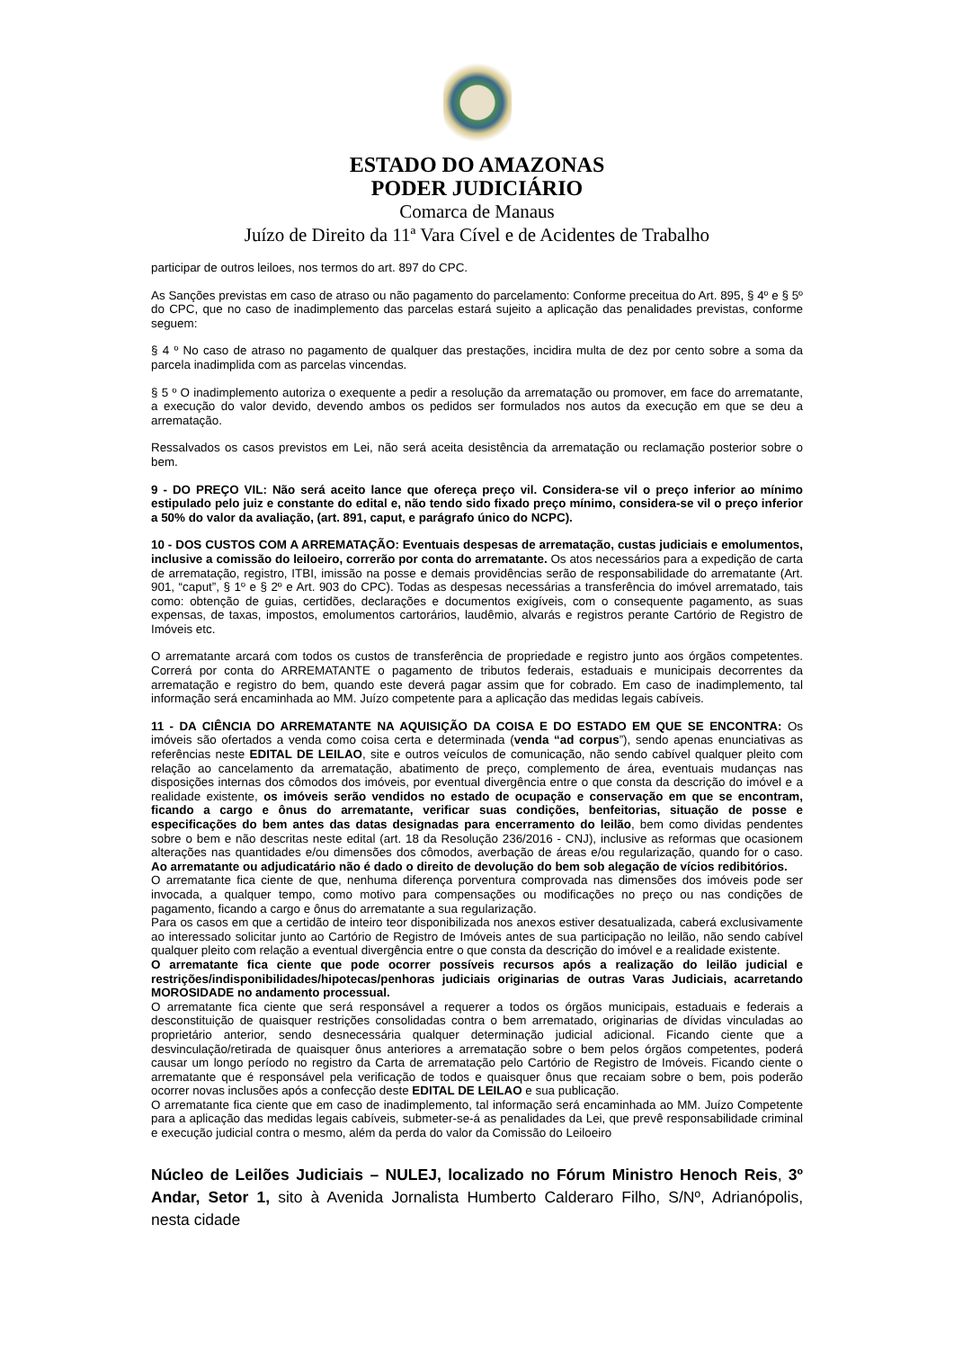ESTADO DO AMAZONAS
PODER JUDICIÁRIO
Comarca de Manaus
Juízo de Direito da 11ª Vara Cível e de Acidentes de Trabalho
participar de outros leiloes, nos termos do art. 897 do CPC.
As Sanções previstas em caso de atraso ou não pagamento do parcelamento: Conforme preceitua do Art. 895, § 4º e § 5º do CPC, que no caso de inadimplemento das parcelas estará sujeito a aplicação das penalidades previstas, conforme seguem:
§ 4 º No caso de atraso no pagamento de qualquer das prestações, incidira multa de dez por cento sobre a soma da parcela inadimplida com as parcelas vincendas.
§ 5 º O inadimplemento autoriza o exequente a pedir a resolução da arrematação ou promover, em face do arrematante, a execução do valor devido, devendo ambos os pedidos ser formulados nos autos da execução em que se deu a arrematação.
Ressalvados os casos previstos em Lei, não será aceita desistência da arrematação ou reclamação posterior sobre o bem.
9 - DO PREÇO VIL: Não será aceito lance que ofereça preço vil. Considera-se vil o preço inferior ao mínimo estipulado pelo juiz e constante do edital e, não tendo sido fixado preço mínimo, considera-se vil o preço inferior a 50% do valor da avaliação, (art. 891, caput, e parágrafo único do NCPC).
10 - DOS CUSTOS COM A ARREMATAÇÃO: Eventuais despesas de arrematação, custas judiciais e emolumentos, inclusive a comissão do leiloeiro, correrão por conta do arrematante. Os atos necessários para a expedição de carta de arrematação, registro, ITBI, imissão na posse e demais providências serão de responsabilidade do arrematante (Art. 901, “caput”, § 1º e § 2º e Art. 903 do CPC). Todas as despesas necessárias a transferência do imóvel arrematado, tais como: obtenção de guias, certidões, declarações e documentos exigíveis, com o consequente pagamento, as suas expensas, de taxas, impostos, emolumentos cartorários, laudêmio, alvarás e registros perante Cartório de Registro de Imóveis etc.
O arrematante arcará com todos os custos de transferência de propriedade e registro junto aos órgãos competentes. Correrá por conta do ARREMATANTE o pagamento de tributos federais, estaduais e municipais decorrentes da arrematação e registro do bem, quando este deverá pagar assim que for cobrado. Em caso de inadimplemento, tal informação será encaminhada ao MM. Juízo competente para a aplicação das medidas legais cabíveis.
11 - DA CIÊNCIA DO ARREMATANTE NA AQUISIÇÃO DA COISA E DO ESTADO EM QUE SE ENCONTRA: Os imóveis são ofertados a venda como coisa certa e determinada (venda “ad corpus”), sendo apenas enunciativas as referências neste EDITAL DE LEILAO, site e outros veículos de comunicação, não sendo cabível qualquer pleito com relação ao cancelamento da arrematação, abatimento de preço, complemento de área, eventuais mudanças nas disposições internas dos cômodos dos imóveis, por eventual divergência entre o que consta da descrição do imóvel e a realidade existente, os imóveis serão vendidos no estado de ocupação e conservação em que se encontram, ficando a cargo e ônus do arrematante, verificar suas condições, benfeitorias, situação de posse e especificações do bem antes das datas designadas para encerramento do leilão, bem como dividas pendentes sobre o bem e não descritas neste edital (art. 18 da Resolução 236/2016 - CNJ), inclusive as reformas que ocasionem alterações nas quantidades e/ou dimensões dos cômodos, averbação de áreas e/ou regularização, quando for o caso. Ao arrematante ou adjudicatário não é dado o direito de devolução do bem sob alegação de vícios redibitórios.
O arrematante fica ciente de que, nenhuma diferença porventura comprovada nas dimensões dos imóveis pode ser invocada, a qualquer tempo, como motivo para compensações ou modificações no preço ou nas condições de pagamento, ficando a cargo e ônus do arrematante a sua regularização.
Para os casos em que a certidão de inteiro teor disponibilizada nos anexos estiver desatualizada, caberá exclusivamente ao interessado solicitar junto ao Cartório de Registro de Imóveis antes de sua participação no leilão, não sendo cabível qualquer pleito com relação a eventual divergência entre o que consta da descrição do imóvel e a realidade existente.
O arrematante fica ciente que pode ocorrer possíveis recursos após a realização do leilão judicial e restrições/indisponibilidades/hipotecas/penhoras judiciais originarias de outras Varas Judiciais, acarretando MOROSIDADE no andamento processual.
O arrematante fica ciente que será responsável a requerer a todos os órgãos municipais, estaduais e federais a desconstituição de quaisquer restrições consolidadas contra o bem arrematado, originarias de dívidas vinculadas ao proprietário anterior, sendo desnecessária qualquer determinação judicial adicional. Ficando ciente que a desvinculação/retirada de quaisquer ônus anteriores a arrematação sobre o bem pelos órgãos competentes, poderá causar um longo período no registro da Carta de arrematação pelo Cartório de Registro de Imóveis. Ficando ciente o arrematante que é responsável pela verificação de todos e quaisquer ônus que recaiam sobre o bem, pois poderão ocorrer novas inclusões após a confecção deste EDITAL DE LEILAO e sua publicação.
O arrematante fica ciente que em caso de inadimplemento, tal informação será encaminhada ao MM. Juízo Competente para a aplicação das medidas legais cabíveis, submeter-se-á as penalidades da Lei, que prevê responsabilidade criminal e execução judicial contra o mesmo, além da perda do valor da Comissão do Leiloeiro
Núcleo de Leilões Judiciais – NULEJ, localizado no Fórum Ministro Henoch Reis, 3º Andar, Setor 1, sito à Avenida Jornalista Humberto Calderaro Filho, S/Nº, Adrianópolis, nesta cidade